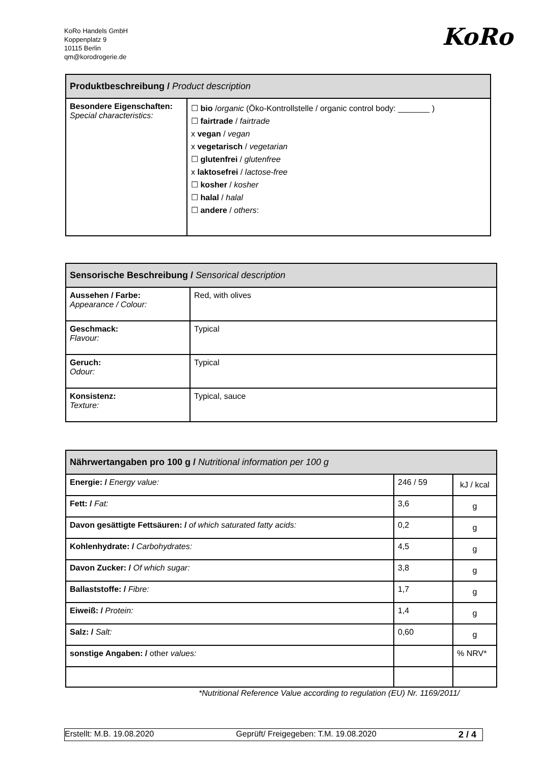KoRo Handels GmbH
Koppenplatz 9
10115 Berlin
qm@korodrogerie.de
KoRo
| Produktbeschreibung / Product description | |
| --- | --- |
| Besondere Eigenschaften: Special characteristics: | ☐ bio / organic (Öko-Kontrollstelle / organic control body: _______ ) ☐ fairtrade / fairtrade x vegan / vegan x vegetarisch / vegetarian ☐ glutenfrei / glutenfree x laktosefrei / lactose-free ☐ kosher / kosher ☐ halal / halal ☐ andere / others : |
| Sensorische Beschreibung / Sensorical description | |
| --- | --- |
| Aussehen / Farbe: Appearance / Colour: | Red, with olives |
| Geschmack: Flavour: | Typical |
| Geruch: Odour: | Typical |
| Konsistenz: Texture: | Typical, sauce |
| Nährwertangaben pro 100 g / Nutritional information per 100 g | | |
| --- | --- | --- |
| Energie: / Energy value: | 246 / 59 | kJ / kcal |
| Fett: / Fat: | 3,6 | g |
| Davon gesättigte Fettsäuren: / of which saturated fatty acids: | 0,2 | g |
| Kohlenhydrate: / Carbohydrates: | 4,5 | g |
| Davon Zucker: / Of which sugar: | 3,8 | g |
| Ballaststoffe: / Fibre: | 1,7 | g |
| Eiweiß: / Protein: | 1,4 | g |
| Salz: / Salt: | 0,60 | g |
| sonstige Angaben: / other values: | | % NRV* |
*Nutritional Reference Value according to regulation (EU) Nr. 1169/2011/
Erstellt: M.B. 19.08.2020 Geprüft/ Freigegeben: T.M. 19.08.2020 2 / 4